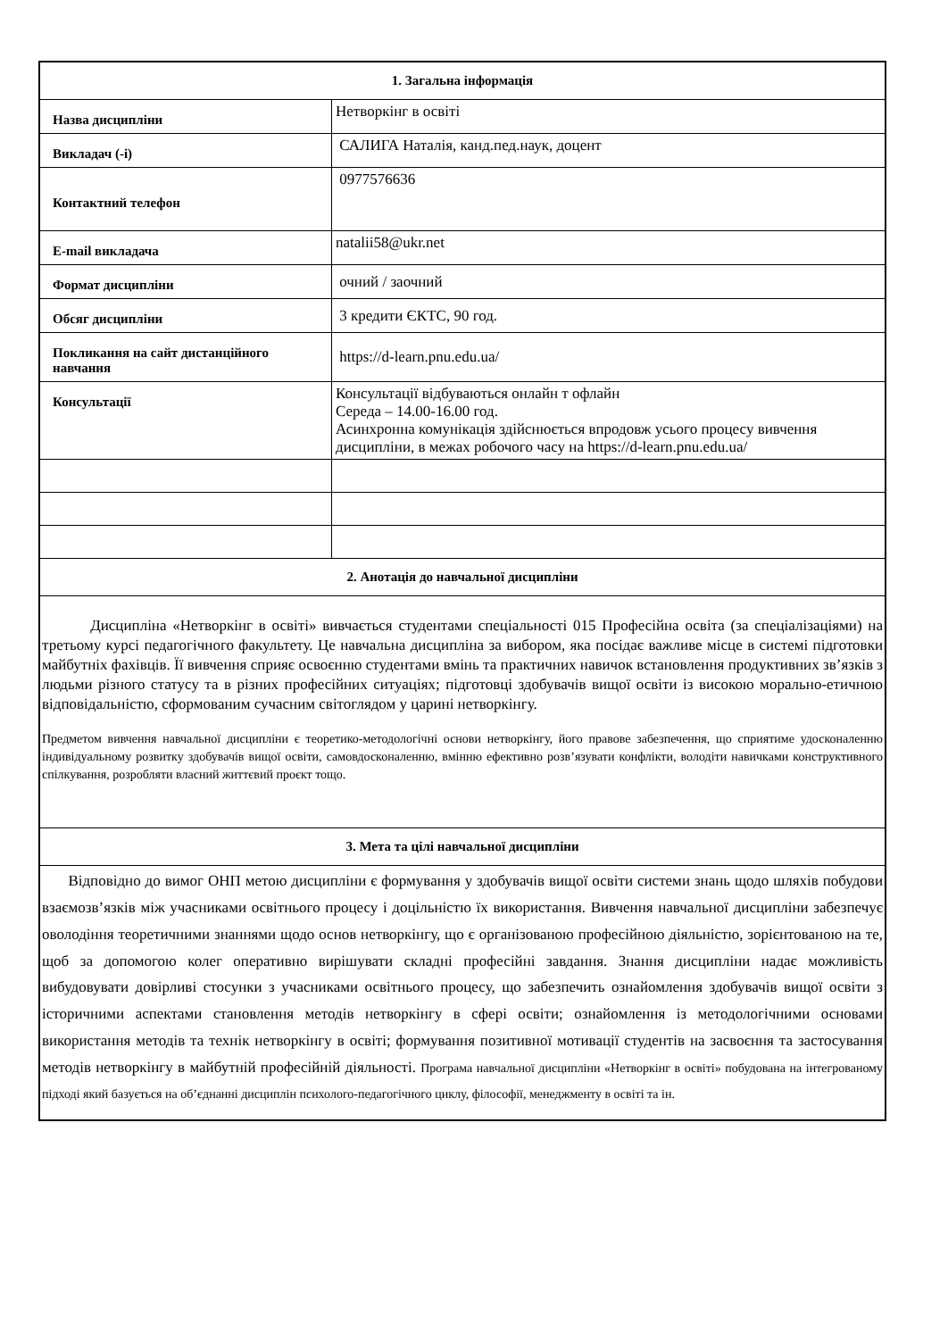| 1. Загальна інформація | |
| Назва дисципліни | Нетворкінг в освіті |
| Викладач (-і) | САЛИГА Наталія, канд.пед.наук, доцент |
| Контактний телефон | 0977576636 |
| E-mail викладача | natalii58@ukr.net |
| Формат дисципліни | очний / заочний |
| Обсяг дисципліни | 3 кредити ЄКТС, 90 год. |
| Покликання на сайт дистанційного навчання | https://d-learn.pnu.edu.ua/ |
| Консультації | Консультації відбуваються онлайн т офлайн Середа – 14.00-16.00 год. Асинхронна комунікація здійснюється впродовж усього процесу вивчення дисципліни, в межах робочого часу на https://d-learn.pnu.edu.ua/ |
| 2. Анотація до навчальної дисципліни | |
| Дисципліна «Нетворкінг в освіті» вивчається студентами спеціальності 015 Професійна освіта (за спеціалізаціями) на третьому курсі педагогічного факультету. Це навчальна дисципліна за вибором, яка посідає важливе місце в системі підготовки майбутніх фахівців. Її вивчення сприяє освоєнню студентами вмінь та практичних навичок встановлення продуктивних зв’язків з людьми різного статусу та в різних професійних ситуаціях; підготовці здобувачів вищої освіти із високою морально-етичною відповідальністю, сформованим сучасним світоглядом у царині нетворкінгу. Предметом вивчення навчальної дисципліни є теоретико-методологічні основи нетворкінгу, його правове забезпечення, що сприятиме удосконаленню індивідуальному розвитку здобувачів вищої освіти, самовдосконаленню, вмінню ефективно розв’язувати конфлікти, володіти навичками конструктивного спілкування, розробляти власний життєвий проєкт тощо. | |
| 3. Мета та цілі навчальної дисципліни | |
| Відповідно до вимог ОНП метою дисципліни є формування у здобувачів вищої освіти системи знань щодо шляхів побудови взаємозв’язків між учасниками освітнього процесу і доцільністю їх використання. Вивчення навчальної дисципліни забезпечує оволодіння теоретичними знаннями щодо основ нетворкінгу, що є організованою професійною діяльністю, зорієнтованою на те, щоб за допомогою колег оперативно вирішувати складні професійні завдання. Знання дисципліни надає можливість вибудовувати довірливі стосунки з учасниками освітнього процесу, що забезпечить ознайомлення здобувачів вищої освіти з історичними аспектами становлення методів нетворкінгу в сфері освіти; ознайомлення із методологічними основами використання методів та технік нетворкінгу в освіті; формування позитивної мотивації студентів на засвоєння та застосування методів нетворкінгу в майбутній професійній діяльності. Програма навчальної дисципліни «Нетворкінг в освіті» побудована на інтегрованому підході який базується на об’єднанні дисциплін психолого-педагогічного циклу, філософії, менеджменту в освіті та ін. | |